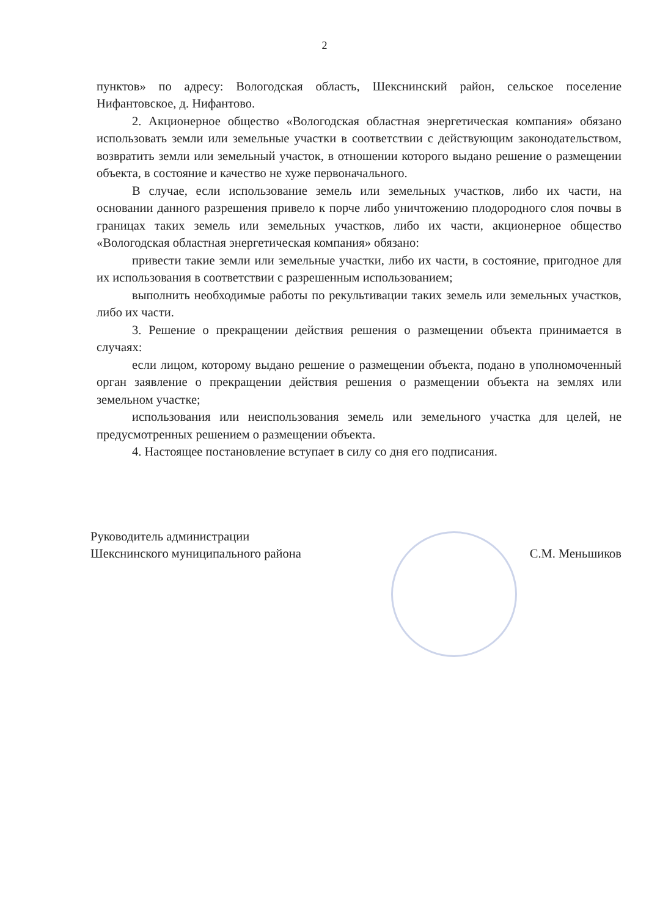2
пунктов» по адресу: Вологодская область, Шекснинский район, сельское поселение Нифантовское, д. Нифантово.
2. Акционерное общество «Вологодская областная энергетическая компания» обязано использовать земли или земельные участки в соответствии с действующим законодательством, возвратить земли или земельный участок, в отношении которого выдано решение о размещении объекта, в состояние и качество не хуже первоначального.
В случае, если использование земель или земельных участков, либо их части, на основании данного разрешения привело к порче либо уничтожению плодородного слоя почвы в границах таких земель или земельных участков, либо их части, акционерное общество «Вологодская областная энергетическая компания» обязано:
привести такие земли или земельные участки, либо их части, в состояние, пригодное для их использования в соответствии с разрешенным использованием;
выполнить необходимые работы по рекультивации таких земель или земельных участков, либо их части.
3. Решение о прекращении действия решения о размещении объекта принимается в случаях:
если лицом, которому выдано решение о размещении объекта, подано в уполномоченный орган заявление о прекращении действия решения о размещении объекта на землях или земельном участке;
использования или неиспользования земель или земельного участка для целей, не предусмотренных решением о размещении объекта.
4. Настоящее постановление вступает в силу со дня его подписания.
Руководитель администрации
Шекснинского муниципального района
С.М. Меньшиков